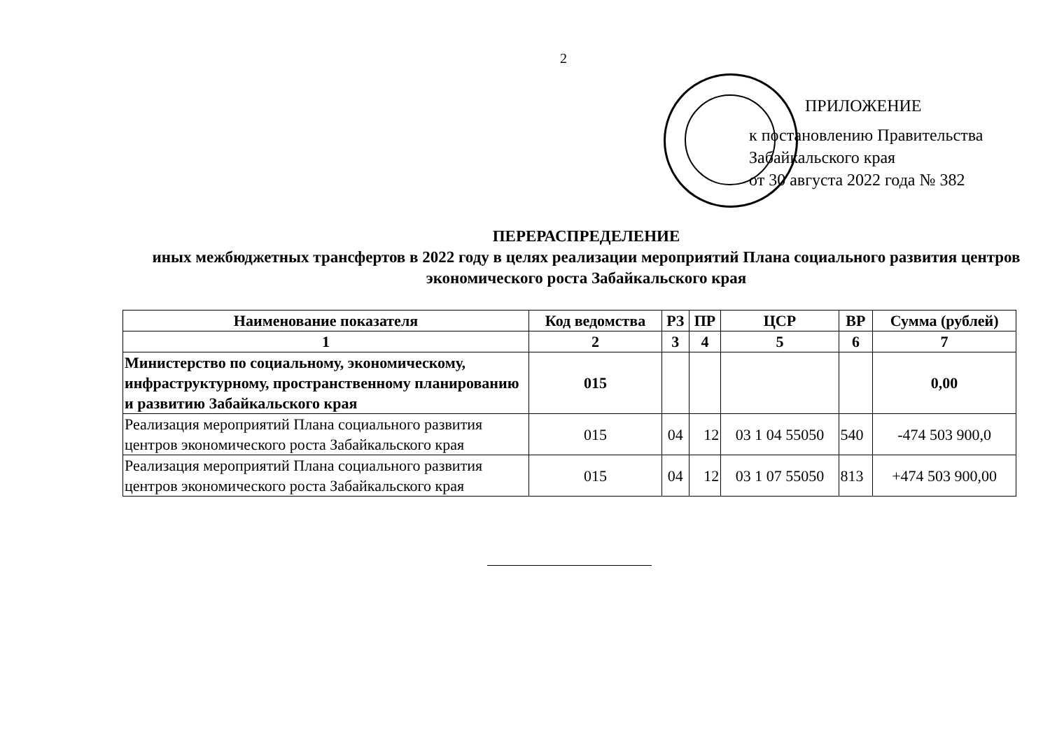2
ПРИЛОЖЕНИЕ
к постановлению Правительства
Забайкальского края
от 30 августа 2022 года № 382
ПЕРЕРАСПРЕДЕЛЕНИЕ
иных межбюджетных трансфертов в 2022 году в целях реализации мероприятий Плана социального развития центров экономического роста Забайкальского края
| Наименование показателя | Код ведомства | РЗ | ПР | ЦСР | ВР | Сумма (рублей) |
| --- | --- | --- | --- | --- | --- | --- |
| 1 | 2 | 3 | 4 | 5 | 6 | 7 |
| Министерство по социальному, экономическому, инфраструктурному, пространственному планированию и развитию Забайкальского края | 015 | | | | | 0,00 |
| Реализация мероприятий Плана социального развития центров экономического роста Забайкальского края | 015 | 04 | 12 | 03 1 04 55050 | 540 | -474 503 900,0 |
| Реализация мероприятий Плана социального развития центров экономического роста Забайкальского края | 015 | 04 | 12 | 03 1 07 55050 | 813 | +474 503 900,00 |